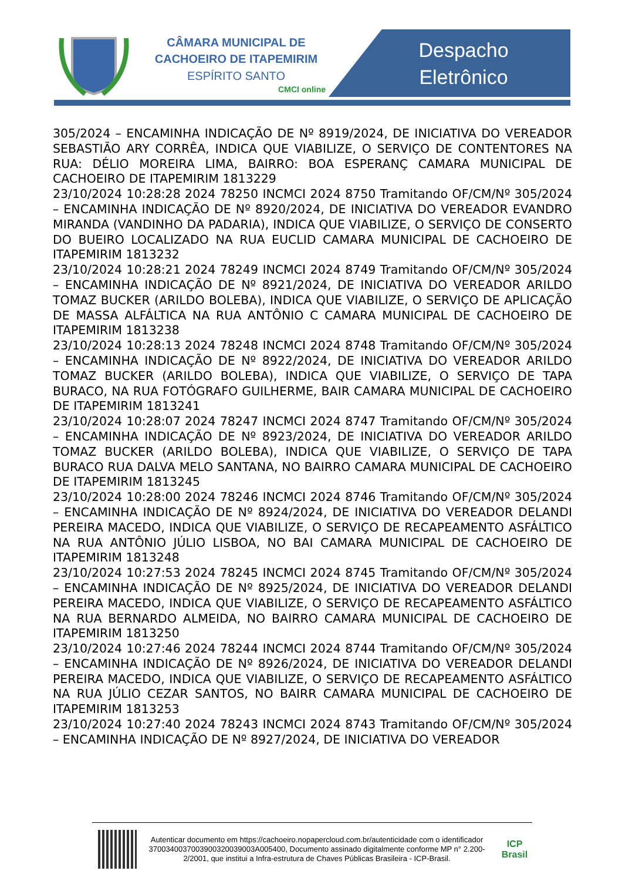CÂMARA MUNICIPAL DE
CACHOEIRO DE ITAPEMIRIM
ESPÍRITO SANTO
CMCI online
Despacho Eletrônico
305/2024 – ENCAMINHA INDICAÇÃO DE Nº 8919/2024, DE INICIATIVA DO VEREADOR SEBASTIÃO ARY CORRÊA, INDICA QUE VIABILIZE, O SERVIÇO DE CONTENTORES NA RUA: DÉLIO MOREIRA LIMA, BAIRRO: BOA ESPERANÇ CAMARA MUNICIPAL DE CACHOEIRO DE ITAPEMIRIM 1813229
23/10/2024 10:28:28 2024 78250 INCMCI 2024 8750 Tramitando OF/CM/Nº 305/2024 – ENCAMINHA INDICAÇÃO DE Nº 8920/2024, DE INICIATIVA DO VEREADOR EVANDRO MIRANDA (VANDINHO DA PADARIA), INDICA QUE VIABILIZE, O SERVIÇO DE CONSERTO DO BUEIRO LOCALIZADO NA RUA EUCLID CAMARA MUNICIPAL DE CACHOEIRO DE ITAPEMIRIM 1813232
23/10/2024 10:28:21 2024 78249 INCMCI 2024 8749 Tramitando OF/CM/Nº 305/2024 – ENCAMINHA INDICAÇÃO DE Nº 8921/2024, DE INICIATIVA DO VEREADOR ARILDO TOMAZ BUCKER (ARILDO BOLEBA), INDICA QUE VIABILIZE, O SERVIÇO DE APLICAÇÃO DE MASSA ALFÁLTICA NA RUA ANTÔNIO C CAMARA MUNICIPAL DE CACHOEIRO DE ITAPEMIRIM 1813238
23/10/2024 10:28:13 2024 78248 INCMCI 2024 8748 Tramitando OF/CM/Nº 305/2024 – ENCAMINHA INDICAÇÃO DE Nº 8922/2024, DE INICIATIVA DO VEREADOR ARILDO TOMAZ BUCKER (ARILDO BOLEBA), INDICA QUE VIABILIZE, O SERVIÇO DE TAPA BURACO, NA RUA FOTÓGRAFO GUILHERME, BAIR CAMARA MUNICIPAL DE CACHOEIRO DE ITAPEMIRIM 1813241
23/10/2024 10:28:07 2024 78247 INCMCI 2024 8747 Tramitando OF/CM/Nº 305/2024 – ENCAMINHA INDICAÇÃO DE Nº 8923/2024, DE INICIATIVA DO VEREADOR ARILDO TOMAZ BUCKER (ARILDO BOLEBA), INDICA QUE VIABILIZE, O SERVIÇO DE TAPA BURACO RUA DALVA MELO SANTANA, NO BAIRRO CAMARA MUNICIPAL DE CACHOEIRO DE ITAPEMIRIM 1813245
23/10/2024 10:28:00 2024 78246 INCMCI 2024 8746 Tramitando OF/CM/Nº 305/2024 – ENCAMINHA INDICAÇÃO DE Nº 8924/2024, DE INICIATIVA DO VEREADOR DELANDI PEREIRA MACEDO, INDICA QUE VIABILIZE, O SERVIÇO DE RECAPEAMENTO ASFÁLTICO NA RUA ANTÔNIO JÚLIO LISBOA, NO BAI CAMARA MUNICIPAL DE CACHOEIRO DE ITAPEMIRIM 1813248
23/10/2024 10:27:53 2024 78245 INCMCI 2024 8745 Tramitando OF/CM/Nº 305/2024 – ENCAMINHA INDICAÇÃO DE Nº 8925/2024, DE INICIATIVA DO VEREADOR DELANDI PEREIRA MACEDO, INDICA QUE VIABILIZE, O SERVIÇO DE RECAPEAMENTO ASFÁLTICO NA RUA BERNARDO ALMEIDA, NO BAIRRO CAMARA MUNICIPAL DE CACHOEIRO DE ITAPEMIRIM 1813250
23/10/2024 10:27:46 2024 78244 INCMCI 2024 8744 Tramitando OF/CM/Nº 305/2024 – ENCAMINHA INDICAÇÃO DE Nº 8926/2024, DE INICIATIVA DO VEREADOR DELANDI PEREIRA MACEDO, INDICA QUE VIABILIZE, O SERVIÇO DE RECAPEAMENTO ASFÁLTICO NA RUA JÚLIO CEZAR SANTOS, NO BAIRR CAMARA MUNICIPAL DE CACHOEIRO DE ITAPEMIRIM 1813253
23/10/2024 10:27:40 2024 78243 INCMCI 2024 8743 Tramitando OF/CM/Nº 305/2024 – ENCAMINHA INDICAÇÃO DE Nº 8927/2024, DE INICIATIVA DO VEREADOR
Autenticar documento em https://cachoeiro.nopapercloud.com.br/autenticidade com o identificador 370034003700390032003900​3A005400, Documento assinado digitalmente conforme MP n° 2.200-2/2001, que institui a Infra-estrutura de Chaves Públicas Brasileira - ICP-Brasil.
ICP
Brasil